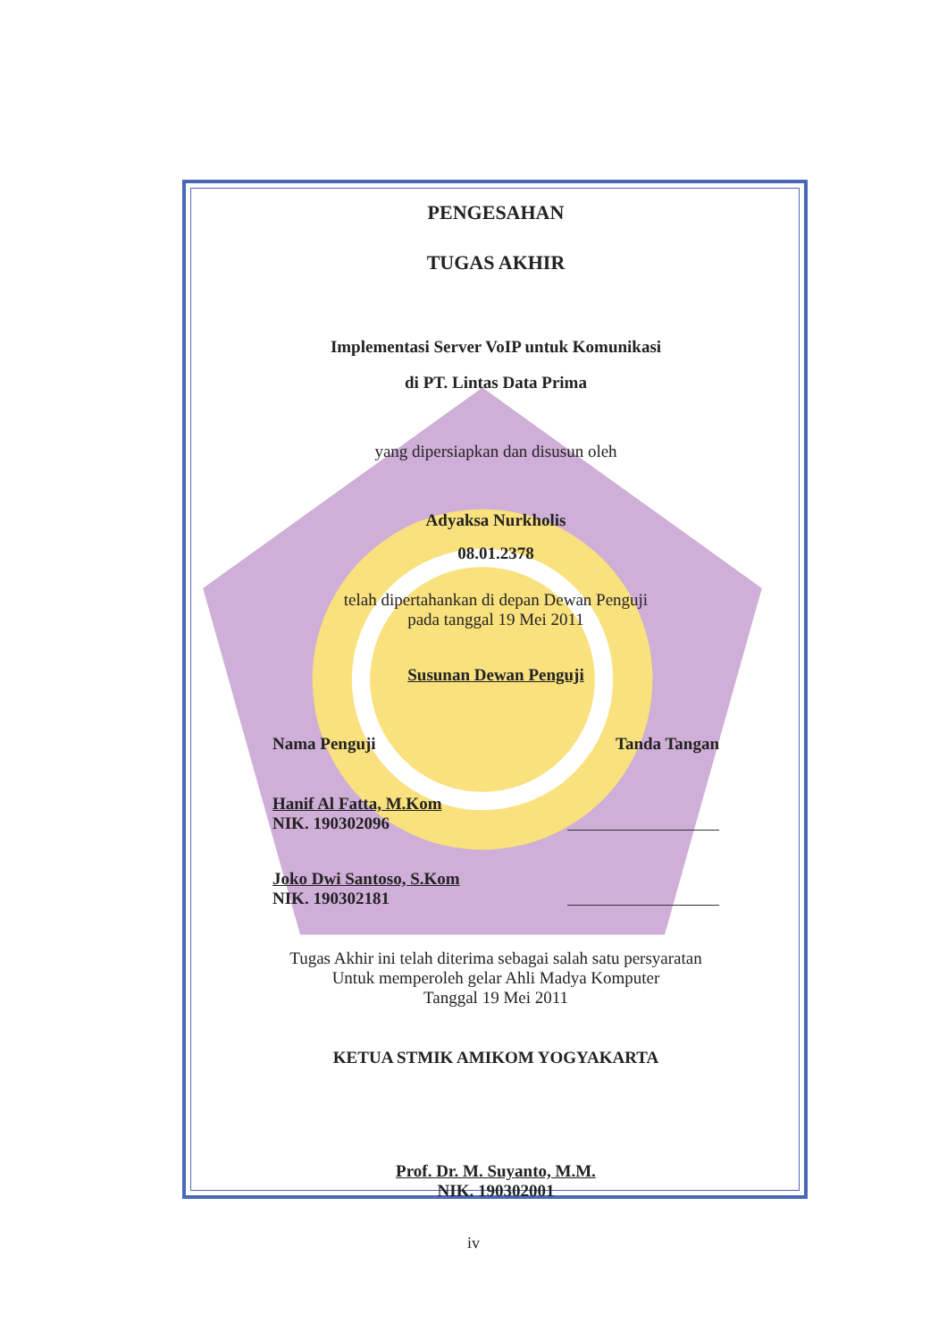PENGESAHAN
TUGAS AKHIR
Implementasi Server VoIP untuk Komunikasi
di PT. Lintas Data Prima
yang dipersiapkan dan disusun oleh
Adyaksa Nurkholis
08.01.2378
telah dipertahankan di depan Dewan Penguji
pada tanggal 19 Mei 2011
Susunan Dewan Penguji
Nama Penguji Tanda Tangan
Hanif Al Fatta, M.Kom
NIK. 190302096
Joko Dwi Santoso, S.Kom
NIK. 190302181
Tugas Akhir ini telah diterima sebagai salah satu persyaratan
Untuk memperoleh gelar Ahli Madya Komputer
Tanggal 19 Mei 2011
KETUA STMIK AMIKOM YOGYAKARTA
Prof. Dr. M. Suyanto, M.M.
NIK. 190302001
iv